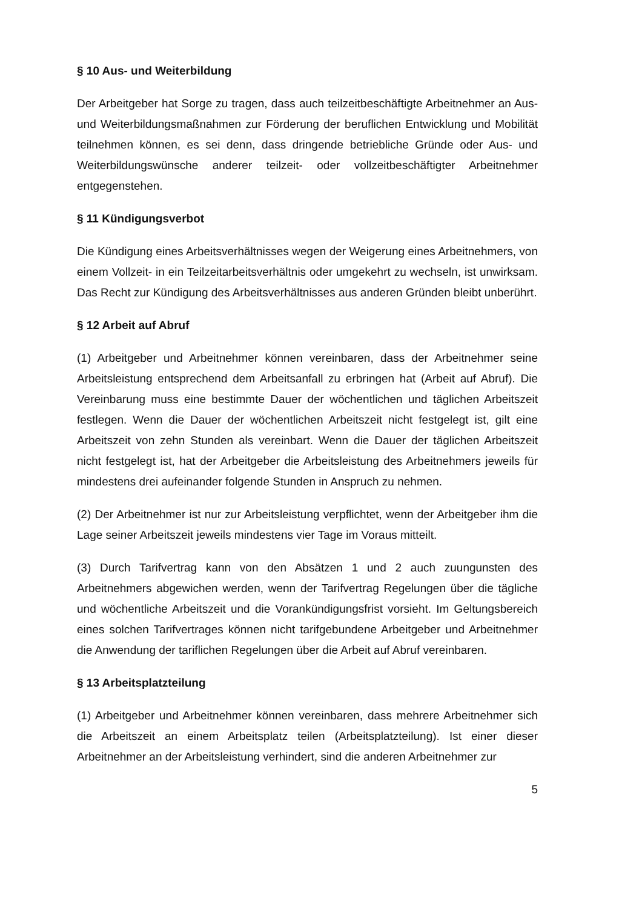§ 10 Aus- und Weiterbildung
Der Arbeitgeber hat Sorge zu tragen, dass auch teilzeitbeschäftigte Arbeitnehmer an Aus- und Weiterbildungsmaßnahmen zur Förderung der beruflichen Entwicklung und Mobilität teilnehmen können, es sei denn, dass dringende betriebliche Gründe oder Aus- und Weiterbildungswünsche anderer teilzeit- oder vollzeitbeschäftigter Arbeitnehmer entgegenstehen.
§ 11 Kündigungsverbot
Die Kündigung eines Arbeitsverhältnisses wegen der Weigerung eines Arbeitnehmers, von einem Vollzeit- in ein Teilzeitarbeitsverhältnis oder umgekehrt zu wechseln, ist unwirksam. Das Recht zur Kündigung des Arbeitsverhältnisses aus anderen Gründen bleibt unberührt.
§ 12 Arbeit auf Abruf
(1) Arbeitgeber und Arbeitnehmer können vereinbaren, dass der Arbeitnehmer seine Arbeitsleistung entsprechend dem Arbeitsanfall zu erbringen hat (Arbeit auf Abruf). Die Vereinbarung muss eine bestimmte Dauer der wöchentlichen und täglichen Arbeitszeit festlegen. Wenn die Dauer der wöchentlichen Arbeitszeit nicht festgelegt ist, gilt eine Arbeitszeit von zehn Stunden als vereinbart. Wenn die Dauer der täglichen Arbeitszeit nicht festgelegt ist, hat der Arbeitgeber die Arbeitsleistung des Arbeitnehmers jeweils für mindestens drei aufeinander folgende Stunden in Anspruch zu nehmen.
(2) Der Arbeitnehmer ist nur zur Arbeitsleistung verpflichtet, wenn der Arbeitgeber ihm die Lage seiner Arbeitszeit jeweils mindestens vier Tage im Voraus mitteilt.
(3) Durch Tarifvertrag kann von den Absätzen 1 und 2 auch zuungunsten des Arbeitnehmers abgewichen werden, wenn der Tarifvertrag Regelungen über die tägliche und wöchentliche Arbeitszeit und die Vorankündigungsfrist vorsieht. Im Geltungsbereich eines solchen Tarifvertrages können nicht tarifgebundene Arbeitgeber und Arbeitnehmer die Anwendung der tariflichen Regelungen über die Arbeit auf Abruf vereinbaren.
§ 13 Arbeitsplatzteilung
(1) Arbeitgeber und Arbeitnehmer können vereinbaren, dass mehrere Arbeitnehmer sich die Arbeitszeit an einem Arbeitsplatz teilen (Arbeitsplatzteilung). Ist einer dieser Arbeitnehmer an der Arbeitsleistung verhindert, sind die anderen Arbeitnehmer zur
5